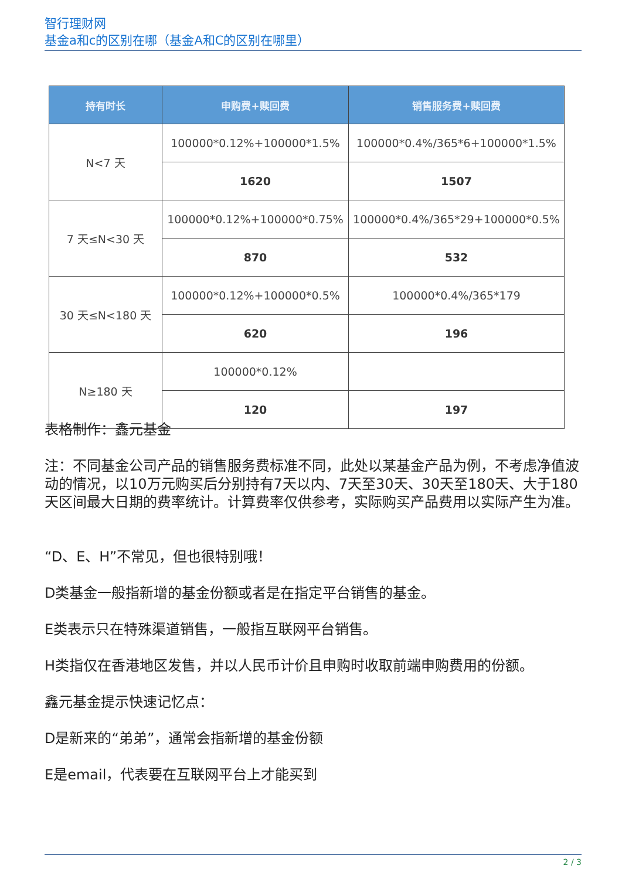智行理财网
基金a和c的区别在哪（基金A和C的区别在哪里）
| 持有时长 | 申购费+赎回费 | 销售服务费+赎回费 |
| --- | --- | --- |
| N<7 天 | 100000*0.12%+100000*1.5% | 100000*0.4%/365*6+100000*1.5% |
| | 1620 | 1507 |
| 7 天≤N<30 天 | 100000*0.12%+100000*0.75% | 100000*0.4%/365*29+100000*0.5% |
| | 870 | 532 |
| 30 天≤N<180 天 | 100000*0.12%+100000*0.5% | 100000*0.4%/365*179 |
| | 620 | 196 |
| N≥180 天 | 100000*0.12% | |
| | 120 | 197 |
表格制作：鑫元基金
注：不同基金公司产品的销售服务费标准不同，此处以某基金产品为例，不考虑净值波动的情况，以10万元购买后分别持有7天以内、7天至30天、30天至180天、大于180天区间最大日期的费率统计。计算费率仅供参考，实际购买产品费用以实际产生为准。
“D、E、H”不常见，但也很特别哦！
D类基金一般指新增的基金份额或者是在指定平台销售的基金。
E类表示只在特殊渠道销售，一般指互联网平台销售。
H类指仅在香港地区发售，并以人民币计价且申购时收取前端申购费用的份额。
鑫元基金提示快速记忆点：
D是新来的“弟弟”，通常会指新增的基金份额
E是email，代表要在互联网平台上才能买到
2 / 3